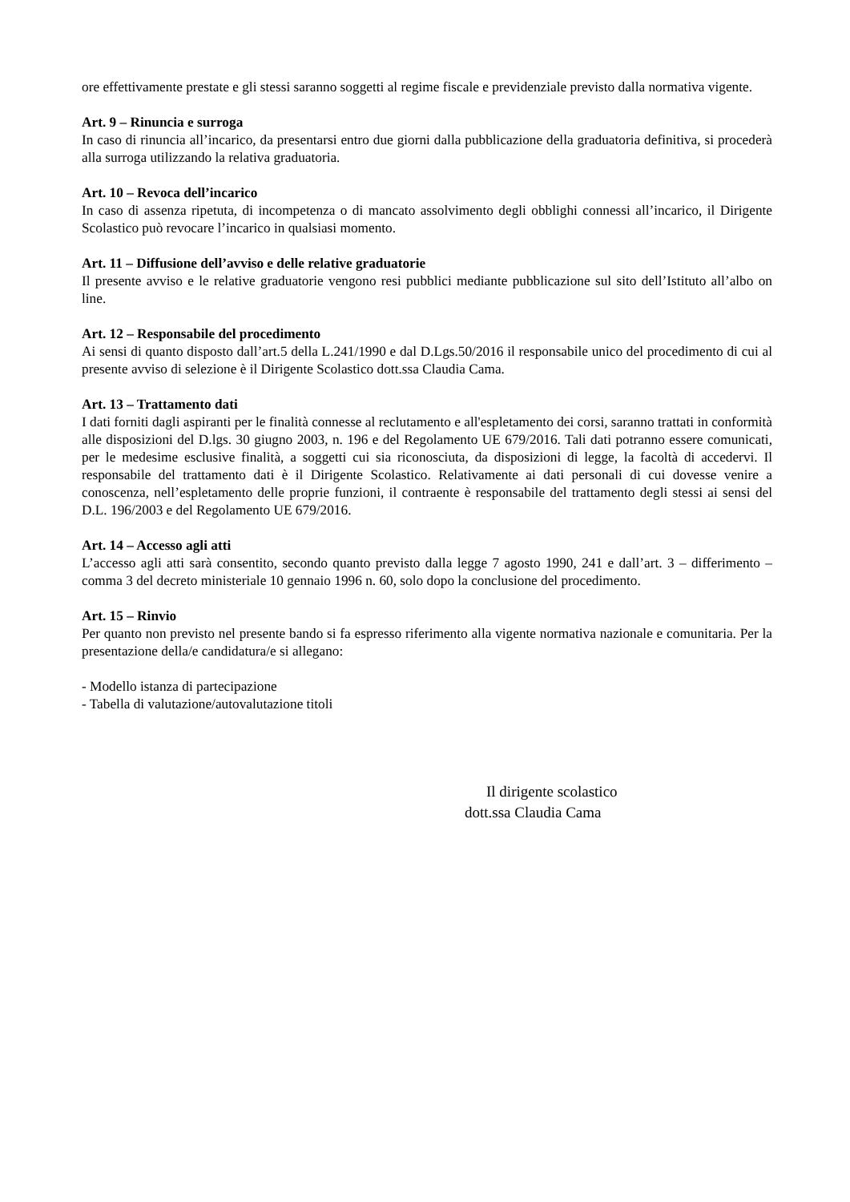ore effettivamente prestate e gli stessi saranno soggetti al regime fiscale e previdenziale previsto dalla normativa vigente.
Art. 9 – Rinuncia e surroga
In caso di rinuncia all’incarico, da presentarsi entro due giorni dalla pubblicazione della graduatoria definitiva, si procederà alla surroga utilizzando la relativa graduatoria.
Art. 10 – Revoca dell’incarico
In caso di assenza ripetuta, di incompetenza o di mancato assolvimento degli obblighi connessi all’incarico, il Dirigente Scolastico può revocare l’incarico in qualsiasi momento.
Art. 11 – Diffusione dell’avviso e delle relative graduatorie
Il presente avviso e le relative graduatorie vengono resi pubblici mediante pubblicazione sul sito dell’Istituto all’albo on line.
Art. 12 – Responsabile del procedimento
Ai sensi di quanto disposto dall’art.5 della L.241/1990 e dal D.Lgs.50/2016 il responsabile unico del procedimento di cui al presente avviso di selezione è il Dirigente Scolastico dott.ssa Claudia Cama.
Art. 13 – Trattamento dati
I dati forniti dagli aspiranti per le finalità connesse al reclutamento e all'espletamento dei corsi, saranno trattati in conformità alle disposizioni del D.lgs. 30 giugno 2003, n. 196 e del Regolamento UE 679/2016. Tali dati potranno essere comunicati, per le medesime esclusive finalità, a soggetti cui sia riconosciuta, da disposizioni di legge, la facoltà di accedervi. Il responsabile del trattamento dati è il Dirigente Scolastico. Relativamente ai dati personali di cui dovesse venire a conoscenza, nell’espletamento delle proprie funzioni, il contraente è responsabile del trattamento degli stessi ai sensi del D.L. 196/2003 e del Regolamento UE 679/2016.
Art. 14 – Accesso agli atti
L’accesso agli atti sarà consentito, secondo quanto previsto dalla legge 7 agosto 1990, 241 e dall’art. 3 – differimento – comma 3 del decreto ministeriale 10 gennaio 1996 n. 60, solo dopo la conclusione del procedimento.
Art. 15 – Rinvio
Per quanto non previsto nel presente bando si fa espresso riferimento alla vigente normativa nazionale e comunitaria. Per la presentazione della/e candidatura/e si allegano:
- Modello istanza di partecipazione
- Tabella di valutazione/autovalutazione titoli
Il dirigente scolastico
dott.ssa Claudia Cama